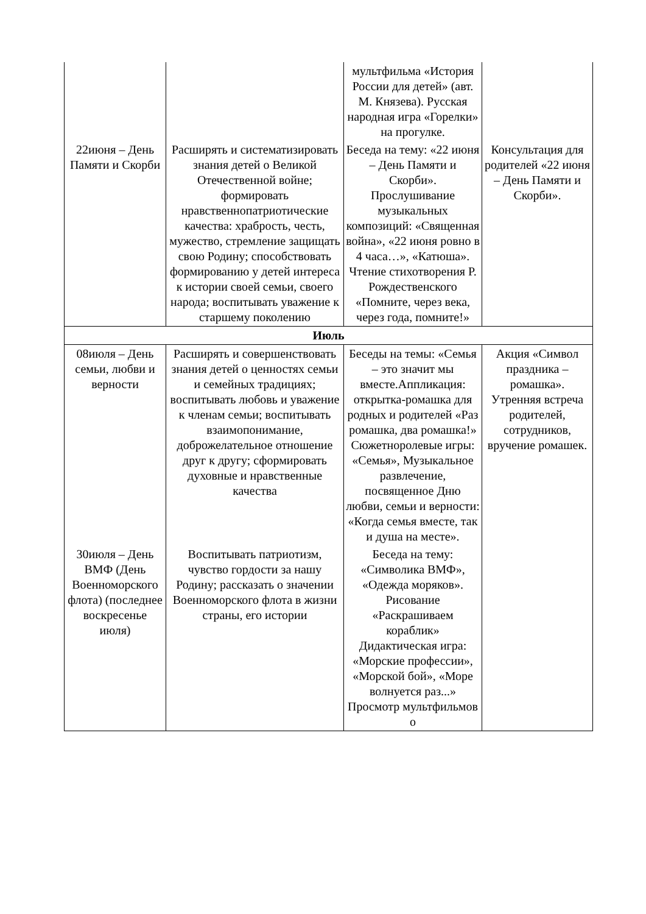| | | мультфильма «История России для детей» (авт. М. Князева). Русская народная игра «Горелки» на прогулке. | |
| 22июня – День Памяти и Скорби | Расширять и систематизировать знания детей о Великой Отечественной войне; формировать нравственнопатриотические качества: храбрость, честь, мужество, стремление защищать свою Родину; способствовать формированию у детей интереса к истории своей семьи, своего народа; воспитывать уважение к старшему поколению | Беседа на тему: «22 июня – День Памяти и Скорби». Прослушивание музыкальных композиций: «Священная война», «22 июня ровно в 4 часа…», «Катюша». Чтение стихотворения Р. Рождественского «Помните, через века, через года, помните!» | Консультация для родителей «22 июня – День Памяти и Скорби». |
| Июль | | | |
| 08июля – День семьи, любви и верности | Расширять и совершенствовать знания детей о ценностях семьи и семейных традициях; воспитывать любовь и уважение к членам семьи; воспитывать взаимопонимание, доброжелательное отношение друг к другу; сформировать духовные и нравственные качества | Беседы на темы: «Семья – это значит мы вместе.Аппликация: открытка-ромашка для родных и родителей «Раз ромашка, два ромашка!» Сюжетноролевые игры: «Семья», Музыкальное развлечение, посвященное Дню любви, семьи и верности: «Когда семья вместе, так и душа на месте». | Акция «Символ праздника – ромашка». Утренняя встреча родителей, сотрудников, вручение ромашек. |
| 30июля – День ВМФ (День Военноморского флота) (последнее воскресенье июля) | Воспитывать патриотизм, чувство гордости за нашу Родину; рассказать о значении Военноморского флота в жизни страны, его истории | Беседа на тему: «Символика ВМФ», «Одежда моряков». Рисование «Раскрашиваем кораблик» Дидактическая игра: «Морские профессии», «Морской бой», «Море волнуется раз...» Просмотр мультфильмов о | |